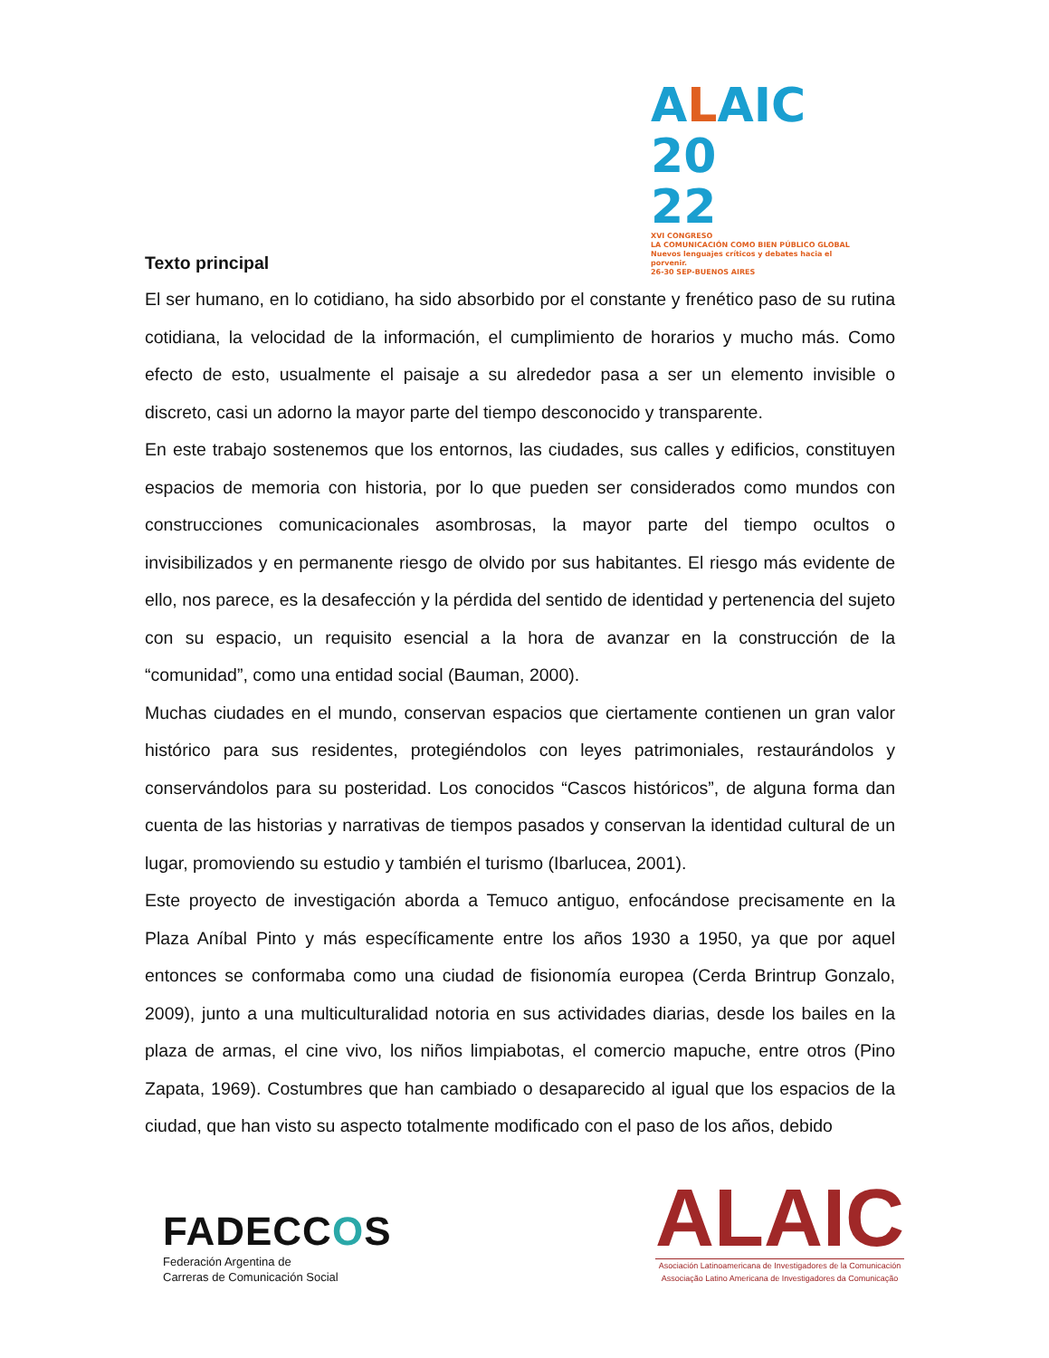ALAIC 20
22
XVI CONGRESO
LA COMUNICACIÓN COMO BIEN PÚBLICO GLOBAL Nuevos lenguajes críticos y debates hacia el porvenir.
26-30 SEP-BUENOS AIRES
Texto principal
El ser humano, en lo cotidiano, ha sido absorbido por el constante y frenético paso de su rutina cotidiana, la velocidad de la información, el cumplimiento de horarios y mucho más. Como efecto de esto, usualmente el paisaje a su alrededor pasa a ser un elemento invisible o discreto, casi un adorno la mayor parte del tiempo desconocido y transparente.
En este trabajo sostenemos que los entornos, las ciudades, sus calles y edificios, constituyen espacios de memoria con historia, por lo que pueden ser considerados como mundos con construcciones comunicacionales asombrosas, la mayor parte del tiempo ocultos o invisibilizados y en permanente riesgo de olvido por sus habitantes. El riesgo más evidente de ello, nos parece, es la desafección y la pérdida del sentido de identidad y pertenencia del sujeto con su espacio, un requisito esencial a la hora de avanzar en la construcción de la “comunidad”, como una entidad social (Bauman, 2000).
Muchas ciudades en el mundo, conservan espacios que ciertamente contienen un gran valor histórico para sus residentes, protegiéndolos con leyes patrimoniales, restaurándolos y conservándolos para su posteridad. Los conocidos “Cascos históricos”, de alguna forma dan cuenta de las historias y narrativas de tiempos pasados y conservan la identidad cultural de un lugar, promoviendo su estudio y también el turismo (Ibarlucea, 2001).
Este proyecto de investigación aborda a Temuco antiguo, enfocándose precisamente en la Plaza Aníbal Pinto y más específicamente entre los años 1930 a 1950, ya que por aquel entonces se conformaba como una ciudad de fisionomía europea (Cerda Brintrup Gonzalo, 2009), junto a una multiculturalidad notoria en sus actividades diarias, desde los bailes en la plaza de armas, el cine vivo, los niños limpiabotas, el comercio mapuche, entre otros (Pino Zapata, 1969). Costumbres que han cambiado o desaparecido al igual que los espacios de la ciudad, que han visto su aspecto totalmente modificado con el paso de los años, debido
FADECCOS
Federación Argentina de
Carreras de Comunicación Social
ALAIC
Asociación Latinoamericana de Investigadores de la Comunicación
Associação Latino Americana de Investigadores da Comunicação